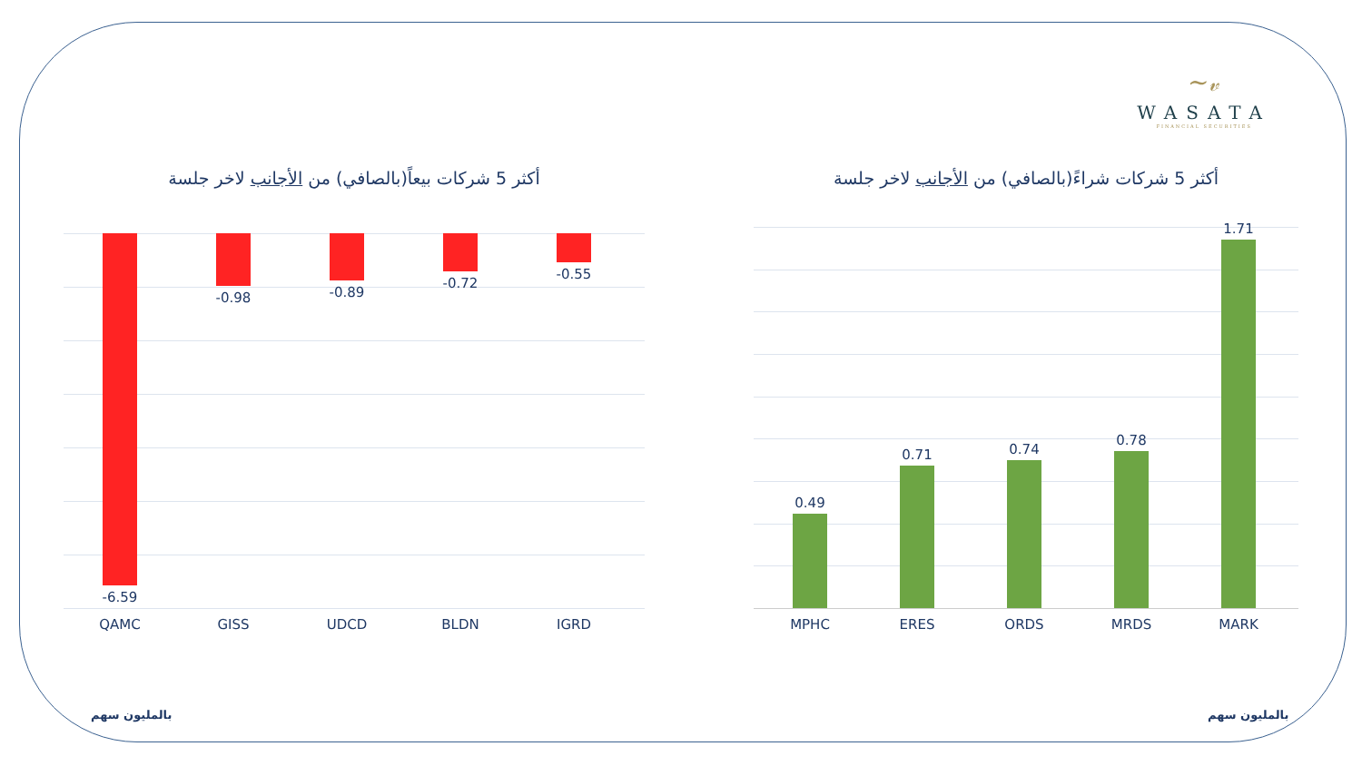~𝓋
WASATA
FINANCIAL SECURITIES
أكثر 5 شركات بيعاً(بالصافي) من الأجانب لاخر جلسة
-6.59
-0.98 -0.89
-0.72
-0.55
QAMC GISS UDCD BLDN IGRD
بالمليون سهم
أكثر 5 شركات شراءً(بالصافي) من الأجانب لاخر جلسة
0.49
0.71 0.74
0.78
1.71
MPHC ERES ORDS MRDS MARK
بالمليون سهم